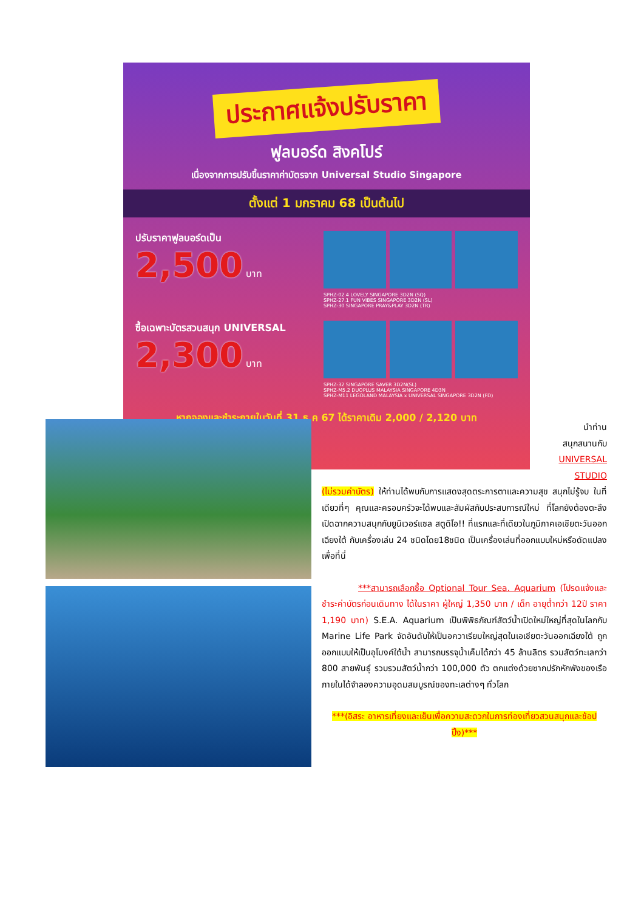ประกาศแจ้งปรับราคา
ฟูลบอร์ด สิงคโปร์
เนื่องจากการปรับขึ้นราคาค่าบัตรจาก Universal Studio Singapore
ตั้งแต่ 1 มกราคม 68 เป็นต้นไป
ปรับราคาฟูลบอร์ดเป็น
2,500 บาท
SPHZ-02.4 LOVELY SINGAPORE 3D2N (SQ)
SPHZ-27.1 FUN VIBES SINGAPORE 3D2N (SL)
SPHZ-30 SINGAPORE PRAY&PLAY 3D2N (TR)
ซื้อเฉพาะบัตรสวนสนุก UNIVERSAL
2,300 บาท
SPHZ-32 SINGAPORE SAVER 3D2N(SL)
SPHZ-M5.2 DUOPLUS MALAYSIA SINGAPORE 4D3N
SPHZ-M11 LEGOLAND MALAYSIA x UNIVERSAL SINGAPORE 3D2N (FD)
หากจองและชำระภายในวันที่ 31 ธ.ค 67 ได้ราคาเดิม 2,000 / 2,120 บาท
นำท่าน
สนุกสนานกับ
UNIVERSAL
STUDIO
(ไม่รวมค่าบัตร) ให้ท่านได้พบกับการแสดงสุดตระการตาและความสุข สนุกไม่รู้จบ ในที่เดียวที่ๆ คุณและครอบครัวจะได้พบและสัมผัสกับประสบการณ์ใหม่ ที่โลกยังต้องตะลึง เปิดฉากความสนุกกับยูนิเวอร์แซล สตูดิโอ!! ที่แรกและที่เดียวในภูมิภาคเอเชียตะวันออกเฉียงใต้ กับเครื่องเล่น 24 ชนิดโดย18ชนิด เป็นเครื่องเล่นที่ออกแบบใหม่หรือดัดแปลงเพื่อที่นี่
***สามารถเลือกซื้อ Optional Tour Sea. Aquarium (โปรดแจ้งและชำระค่าบัตรก่อนเดินทาง ได้ในราคา ผู้ใหญ่ 1,350 บาท / เด็ก อายุต่ำกว่า 12ปี ราคา 1,190 บาท) S.E.A. Aquarium เป็นพิพิธภัณฑ์สัตว์น้ำเปิดใหม่ใหญ่ที่สุดในโลกกับ Marine Life Park จัดอันดับให้เป็นอควาเรียมใหญ่สุดในเอเชียตะวันออกเฉียงใต้ ถูกออกแบบให้เป็นอุโมงค์ใต้น้ำ สามารถบรรจุน้ำเค็มได้กว่า 45 ล้านลิตร รวมสัตว์ทะเลกว่า 800 สายพันธุ์ รวบรวมสัตว์น้ำกว่า 100,000 ตัว ตกแต่งด้วยซากปรักหักพังของเรือ ภายในได้จำลองความอุดมสมบูรณ์ของทะเลต่างๆ ทั่วโลก
***(อิสระ อาหารเที่ยงและเย็นเพื่อความสะดวกในการท่องเที่ยวสวนสนุกและช้อปปิ้ง)***